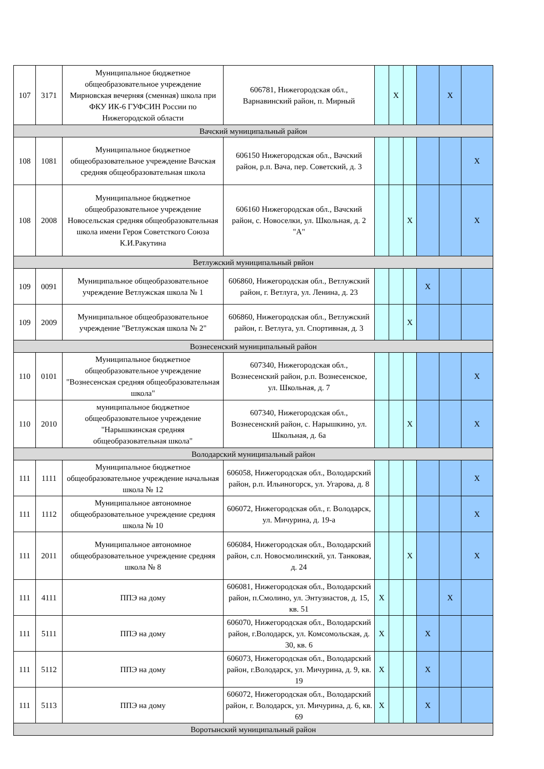| 107 | 3171 | Муниципальное бюджетное общеобразовательное учреждение Мирновская вечерняя (сменная) школа при ФКУ ИК-6 ГУФСИН России по Нижегородской области | 606781, Нижегородская обл., Варнавинский район, п. Мирный | | X | | | X | |
| Вачский муниципальный район | | | | | | | | | |
| 108 | 1081 | Муниципальное бюджетное общеобразовательное учреждение Вачская средняя общеобразовательная школа | 606150 Нижегородская обл., Вачский район, р.п. Вача, пер. Советский, д. 3 | | | | | | X |
| 108 | 2008 | Муниципальное бюджетное общеобразовательное учреждение Новосельская средняя общеобразовательная школа имени Героя Советсткого Союза К.И.Ракутина | 606160 Нижегородская обл., Вачский район, с. Новоселки, ул. Школьная, д. 2 "А" | | | X | | | X |
| Ветлужский муниципальный рвйон | | | | | | | | | |
| 109 | 0091 | Муниципальное общеобразовательное учреждение Ветлужская школа № 1 | 606860, Нижегородская обл., Ветлужский район, г. Ветлуга, ул. Ленина, д. 23 | | | | X | | |
| 109 | 2009 | Муниципальное общеобразовательное учреждение "Ветлужская школа № 2" | 606860, Нижегородская обл., Ветлужский район, г. Ветлуга, ул. Спортивная, д. 3 | | | X | | | |
| Вознесенский муниципальный район | | | | | | | | | |
| 110 | 0101 | Муниципальное бюджетное общеобразовательное учреждение "Вознесенская средняя общеобразовательная школа" | 607340, Нижегородская обл., Вознесенский район, р.п. Вознесенское, ул. Школьная, д. 7 | | | | | | X |
| 110 | 2010 | муниципальное бюджетное общеобразовательное учреждение "Нарышкинская средняя общеобразовательная школа" | 607340, Нижегородская обл., Вознесенский район, с. Нарышкино, ул. Школьная, д. 6а | | | X | | | X |
| Володарский муниципальный район | | | | | | | | | |
| 111 | 1111 | Муниципальное бюджетное общеобразовательное учреждение начальная школа № 12 | 606058, Нижегородская обл., Володарский район, р.п. Ильиногорск, ул. Угарова, д. 8 | | | | | | X |
| 111 | 1112 | Муниципальное автономное общеобразовательное учреждение средняя школа № 10 | 606072, Нижегородская обл., г. Володарск, ул. Мичурина, д. 19-а | | | | | | X |
| 111 | 2011 | Муниципальное автономное общеобразовательное учреждение средняя школа № 8 | 606084, Нижегородская обл., Володарский район, с.п. Новосмолинский, ул. Танковая, д. 24 | | | X | | | X |
| 111 | 4111 | ППЭ на дому | 606081, Нижегородская обл., Володарский район, п.Смолино, ул. Энтузиастов, д. 15, кв. 51 | X | | | | X | |
| 111 | 5111 | ППЭ на дому | 606070, Нижегородская обл., Володарский район, г.Володарск, ул. Комсомольская, д. 30, кв. 6 | X | | | X | | |
| 111 | 5112 | ППЭ на дому | 606073, Нижегородская обл., Володарский район, г.Володарск, ул. Мичурина, д. 9, кв. 19 | X | | | X | | |
| 111 | 5113 | ППЭ на дому | 606072, Нижегородская обл., Володарский район, г. Володарск, ул. Мичурина, д. 6, кв. 69 | X | | | X | | |
| Воротынский муниципальный район | | | | | | | | | |